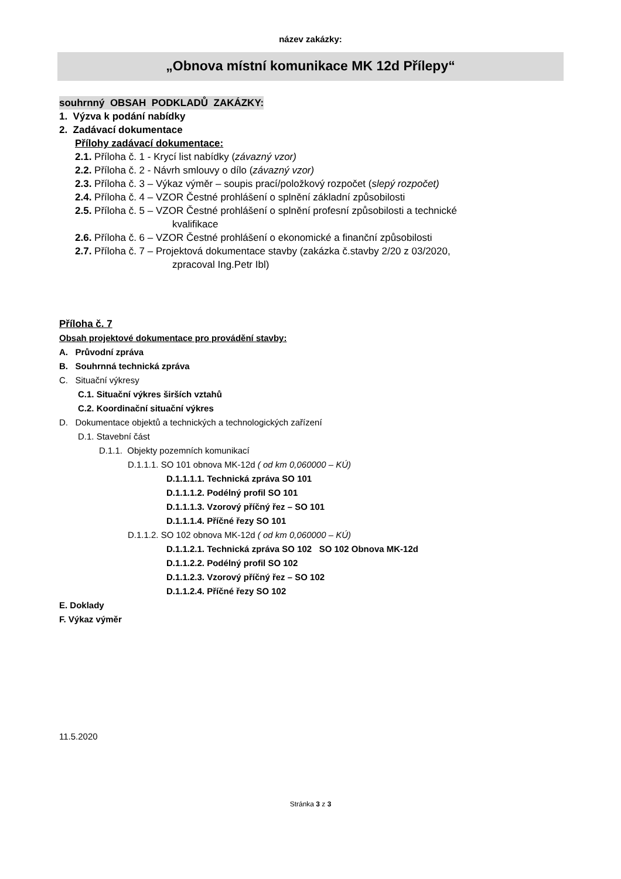název zakázky:
„Obnova místní komunikace MK 12d Přílepy“
souhrnný OBSAH PODKLADŮ ZAKÁZKY:
1. Výzva k podání nabídky
2. Zadávací dokumentace
Přílohy zadávací dokumentace:
2.1. Příloha č. 1 - Krycí list nabídky (závazný vzor)
2.2. Příloha č. 2 - Návrh smlouvy o dílo (závazný vzor)
2.3. Příloha č. 3 – Výkaz výměr – soupis prací/položkový rozpočet (slepý rozpočet)
2.4. Příloha č. 4 – VZOR Čestné prohlášení o splnění základní způsobilosti
2.5. Příloha č. 5 – VZOR Čestné prohlášení o splnění profesní způsobilosti a technické
kvalifikace
2.6. Příloha č. 6 – VZOR Čestné prohlášení o ekonomické a finanční způsobilosti
2.7. Příloha č. 7 – Projektová dokumentace stavby (zakázka č.stavby 2/20 z 03/2020,
zpracoval Ing.Petr Ibl)
Příloha č. 7
Obsah projektové dokumentace pro provádění stavby:
A. Průvodní zpráva
B. Souhrnná technická zpráva
C. Situační výkresy
C.1. Situační výkres širších vztahů
C.2. Koordinační situační výkres
D. Dokumentace objektů a technických a technologických zařízení
D.1. Stavební část
D.1.1. Objekty pozemních komunikací
D.1.1.1. SO 101 obnova MK-12d ( od km 0,060000 – KÚ)
D.1.1.1.1. Technická zpráva SO 101
D.1.1.1.2. Podélný profil SO 101
D.1.1.1.3. Vzorový příčný řez – SO 101
D.1.1.1.4. Příčné řezy SO 101
D.1.1.2. SO 102 obnova MK-12d ( od km 0,060000 – KÚ)
D.1.1.2.1. Technická zpráva SO 102 SO 102 Obnova MK-12d
D.1.1.2.2. Podélný profil SO 102
D.1.1.2.3. Vzorový příčný řez – SO 102
D.1.1.2.4. Příčné řezy SO 102
E. Doklady
F. Výkaz výměr
11.5.2020
Stránka 3 z 3